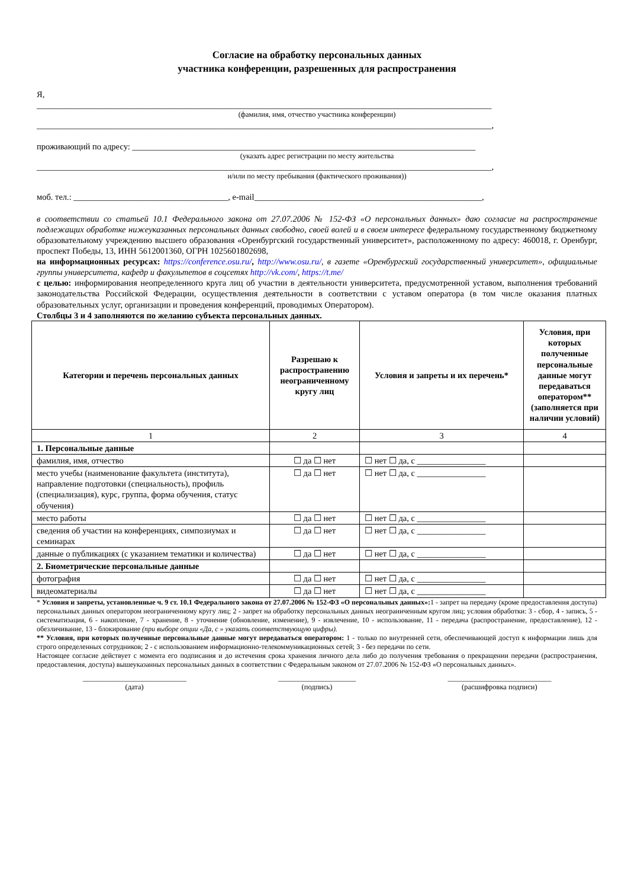Согласие на обработку персональных данных
участника конференции, разрешенных для распространения
Я,
__________________________________________________________________________________________________________
(фамилия, имя, отчество участника конференции)
__________________________________________________________________________________________________________,
проживающий по адресу: ________________________________________________________________________________
(указать адрес регистрации по месту жительства
__________________________________________________________________________________________________________,
и/или по месту пребывания (фактического проживания))
моб. тел.: ____________________________________, e-mail_____________________________________________________,
в соответствии со статьей 10.1 Федерального закона от 27.07.2006 № 152-ФЗ «О персональных данных» даю согласие на распространение подлежащих обработке нижеуказанных персональных данных свободно, своей волей и в своем интересе федеральному государственному бюджетному образовательному учреждению высшего образования «Оренбургский государственный университет», расположенному по адресу: 460018, г. Оренбург, проспект Победы, 13, ИНН 5612001360, ОГРН 1025601802698,
на информационных ресурсах: https://conference.osu.ru/, http://www.osu.ru/, в газете «Оренбургский государственный университет», официальные группы университета, кафедр и факультетов в соцсетях http://vk.com/, https://t.me/
с целью: информирования неопределенного круга лиц об участии в деятельности университета, предусмотренной уставом, выполнения требований законодательства Российской Федерации, осуществления деятельности в соответствии с уставом оператора (в том числе оказания платных образовательных услуг, организации и проведения конференций, проводимых Оператором).
Столбцы 3 и 4 заполняются по желанию субъекта персональных данных.
| Категории и перечень персональных данных | Разрешаю к распространению неограниченному кругу лиц | Условия и запреты и их перечень* | Условия, при которых полученные персональные данные могут передаваться оператором** (заполняется при наличии условий) |
| --- | --- | --- | --- |
| 1 | 2 | 3 | 4 |
| 1. Персональные данные | | | |
| фамилия, имя, отчество | ☐ да ☐ нет | ☐ нет ☐ да, с ________________ | |
| место учебы (наименование факультета (института), направление подготовки (специальность), профиль (специализация), курс, группа, форма обучения, статус обучения) | ☐ да ☐ нет | ☐ нет ☐ да, с ________________ | |
| место работы | ☐ да ☐ нет | ☐ нет ☐ да, с ________________ | |
| сведения об участии на конференциях, симпозиумах и семинарах | ☐ да ☐ нет | ☐ нет ☐ да, с ________________ | |
| данные о публикациях (с указанием тематики и количества) | ☐ да ☐ нет | ☐ нет ☐ да, с ________________ | |
| 2. Биометрические персональные данные | | | |
| фотография | ☐ да ☐ нет | ☐ нет ☐ да, с ________________ | |
| видеоматериалы | ☐ да ☐ нет | ☐ нет ☐ да, с ________________ | |
* Условия и запреты, установленные ч. 9 ст. 10.1 Федерального закона от 27.07.2006 № 152-ФЗ «О персональных данных»: 1 - запрет на передачу (кроме предоставления доступа) персональных данных оператором неограниченному кругу лиц; 2 - запрет на обработку персональных данных неограниченным кругом лиц; условия обработки: 3 - сбор, 4 - запись, 5 - систематизация, 6 - накопление, 7 - хранение, 8 - уточнение (обновление, изменение), 9 - извлечение, 10 - использование, 11 - передача (распространение, предоставление), 12 - обезличивание, 13 - блокирование (при выборе опции «Да, с » указать соответствующую цифры).
** Условия, при которых полученные персональные данные могут передаваться оператором: 1 - только по внутренней сети, обеспечивающей доступ к информации лишь для строго определенных сотрудников; 2 - с использованием информационно-телекоммуникационных сетей; 3 - без передачи по сети.
Настоящее согласие действует с момента его подписания и до истечения срока хранения личного дела либо до получения требования о прекращении передачи (распространения, предоставления, доступа) вышеуказанных персональных данных в соответствии с Федеральным законом от 27.07.2006 № 152-ФЗ «О персональных данных».
____________________________
(дата)
_____________________
(подпись)
____________________________
(расшифровка подписи)